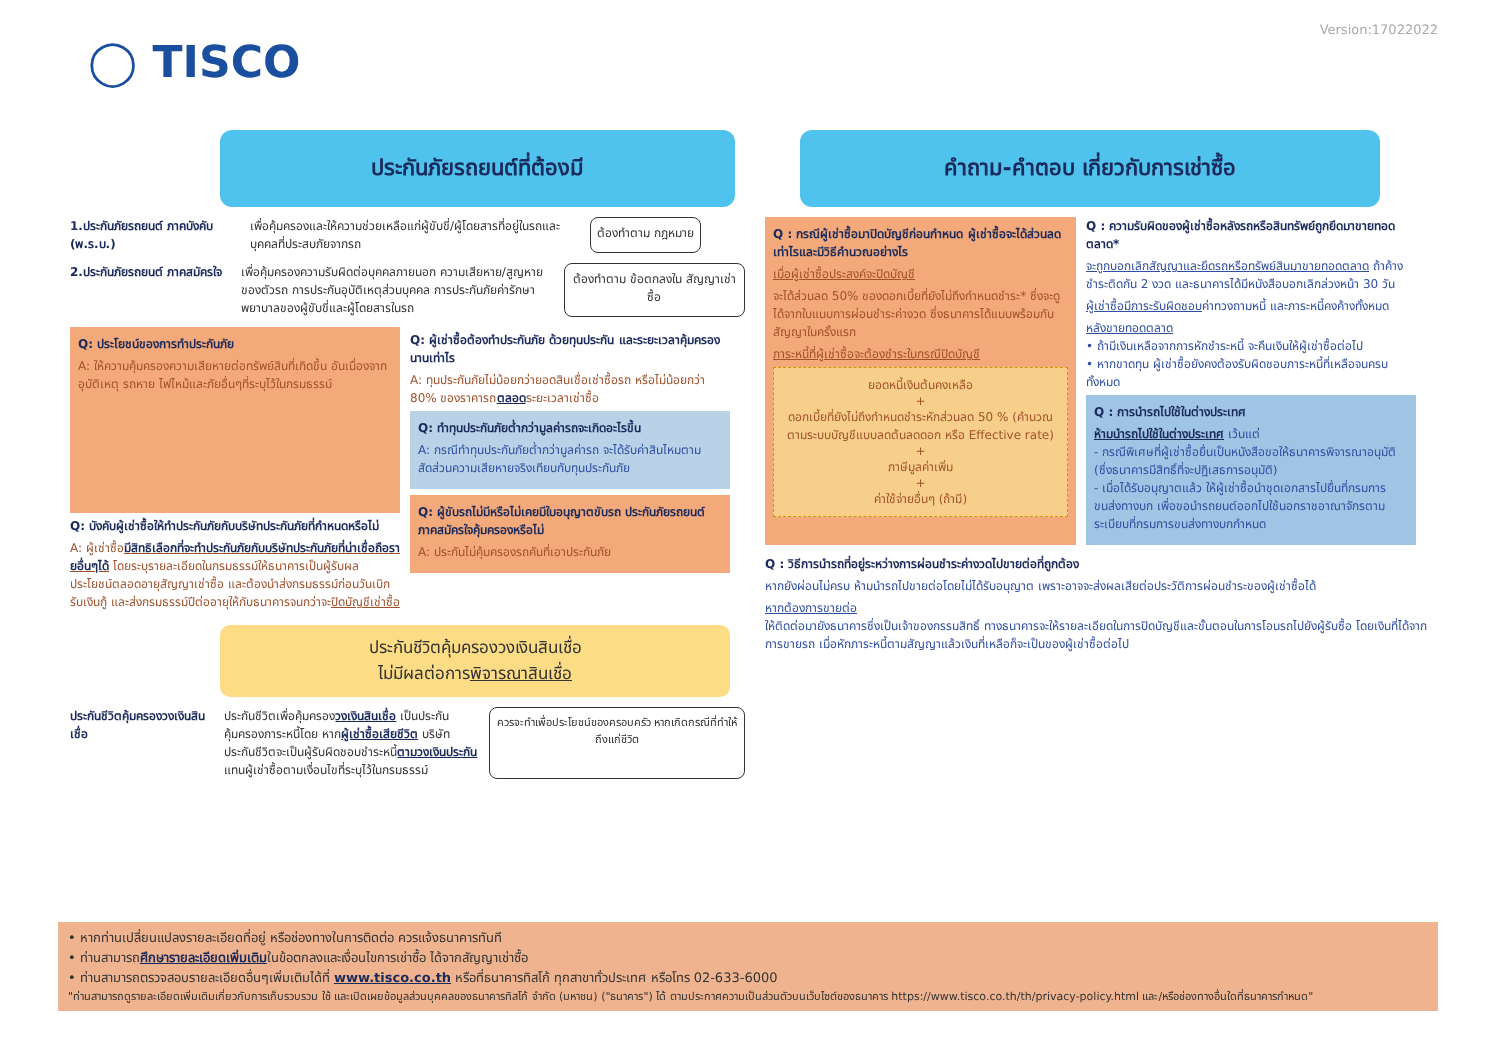Version:17022022
◯ TISCO
ประกันภัยรถยนต์ที่ต้องมี
1.ประกันภัยรถยนต์ ภาคบังคับ (พ.ร.บ.)
เพื่อคุ้มครองและให้ความช่วยเหลือแก่ผู้ขับขี่/ผู้โดยสารที่อยู่ในรถและบุคคลที่ประสบภัยจากรถ
ต้องทำตาม กฎหมาย
2.ประกันภัยรถยนต์ ภาคสมัครใจ
เพื่อคุ้มครองความรับผิดต่อบุคคลภายนอก ความเสียหาย/สูญหายของตัวรถ การประกันอุบัติเหตุส่วนบุคคล การประกันภัยค่ารักษาพยาบาลของผู้ขับขี่และผู้โดยสารในรถ
ต้องทำตาม ข้อตกลงใน สัญญาเช่าซื้อ
Q: ประโยชน์ของการทำประกันภัย
A: ให้ความคุ้มครองความเสียหายต่อทรัพย์สินที่เกิดขึ้น อันเนื่องจากอุบัติเหตุ รถหาย ไฟไหม้และภัยอื่นๆที่ระบุไว้ในกรมธรรม์
Q: บังคับผู้เช่าซื้อให้ทำประกันภัยกับบริษัทประกันภัยที่กำหนดหรือไม่
A: ผู้เช่าซื้อมีสิทธิเลือกที่จะทำประกันภัยกับบริษัทประกันภัยที่น่าเชื่อถือรายอื่นๆได้ โดยระบุรายละเอียดในกรมธรรม์ให้ธนาคารเป็นผู้รับผลประโยชน์ตลอดอายุสัญญาเช่าซื้อ และต้องนำส่งกรมธรรม์ก่อนวันเบิกรับเงินกู้ และส่งกรมธรรม์ปีต่ออายุให้กับธนาคารจนกว่าจะปิดบัญชีเช่าซื้อ
Q: ผู้เช่าซื้อต้องทำประกันภัย ด้วยทุนประกัน และระยะเวลาคุ้มครองนานเท่าไร
A: ทุนประกันภัยไม่น้อยกว่ายอดสินเชื่อเช่าซื้อรถ หรือไม่น้อยกว่า 80% ของราคารถตลอดระยะเวลาเช่าซื้อ
Q: ทำทุนประกันภัยต่ำกว่ามูลค่ารถจะเกิดอะไรขึ้น
A: กรณีทำทุนประกันภัยต่ำกว่ามูลค่ารถ จะได้รับค่าสินไหมตามสัดส่วนความเสียหายจริงเทียบกับทุนประกันภัย
Q: ผู้ขับรถไม่มีหรือไม่เคยมีใบอนุญาตขับรถ ประกันภัยรถยนต์ภาคสมัครใจคุ้มครองหรือไม่
A: ประกันไม่คุ้มครองรถคันที่เอาประกันภัย
ประกันชีวิตคุ้มครองวงเงินสินเชื่อ
ไม่มีผลต่อการพิจารณาสินเชื่อ
ประกันชีวิตคุ้มครองวงเงินสินเชื่อ
ประกันชีวิตเพื่อคุ้มครองวงเงินสินเชื่อ เป็นประกันคุ้มครองภาระหนี้โดย หากผู้เช่าซื้อเสียชีวิต บริษัทประกันชีวิตจะเป็นผู้รับผิดชอบชำระหนี้ตามวงเงินประกันแทนผู้เช่าซื้อตามเงื่อนไขที่ระบุไว้ในกรมธรรม์
ควรจะทำเพื่อประโยชน์ของครอบครัว หากเกิดกรณีที่ทำให้ถึงแก่ชีวิต
คำถาม-คำตอบ เกี่ยวกับการเช่าซื้อ
Q : กรณีผู้เช่าซื้อมาปิดบัญชีก่อนกำหนด ผู้เช่าซื้อจะได้ส่วนลดเท่าไรและมีวิธีคำนวณอย่างไร
เมื่อผู้เช่าซื้อประสงค์จะปิดบัญชี
จะได้ส่วนลด 50% ของดอกเบี้ยที่ยังไม่ถึงกำหนดชำระ* ซึ่งจะดูได้จากใบแนบการผ่อนชำระค่างวด ซึ่งธนาคารได้แนบพร้อมกับสัญญาในครั้งแรก
ภาระหนี้ที่ผู้เช่าซื้อจะต้องชำระในกรณีปิดบัญชี
ยอดหนี้เงินต้นคงเหลือ
+
ดอกเบี้ยที่ยังไม่ถึงกำหนดชำระหักส่วนลด 50 % (คำนวณตามระบบบัญชีแบบลดต้นลดดอก หรือ Effective rate)
+
ภาษีมูลค่าเพิ่ม
+
ค่าใช้จ่ายอื่นๆ (ถ้ามี)
Q : ความรับผิดของผู้เช่าซื้อหลังรถหรือสินทรัพย์ถูกยึดมาขายทอดตลาด*
จะถูกบอกเลิกสัญญาและยึดรถหรือทรัพย์สินมาขายทอดตลาด ถ้าค้างชำระติดกัน 2 งวด และธนาคารได้มีหนังสือบอกเลิกล่วงหน้า 30 วัน
ผู้เช่าซื้อมีภาระรับผิดชอบค่าทวงถามหนี้ และภาระหนี้คงค้างทั้งหมด
หลังขายทอดตลาด
• ถ้ามีเงินเหลือจากการหักชำระหนี้ จะคืนเงินให้ผู้เช่าซื้อต่อไป
• หากขาดทุน ผู้เช่าซื้อยังคงต้องรับผิดชอบภาระหนี้ที่เหลือจนครบทั้งหมด
Q : การนำรถไปใช้ในต่างประเทศ
ห้ามนำรถไปใช้ในต่างประเทศ เว้นแต่
- กรณีพิเศษที่ผู้เช่าซื้อยื่นเป็นหนังสือขอให้ธนาคารพิจารณาอนุมัติ (ซึ่งธนาคารมีสิทธิ์ที่จะปฏิเสธการอนุมัติ)
- เมื่อได้รับอนุญาตแล้ว ให้ผู้เช่าซื้อนำชุดเอกสารไปยื่นที่กรมการขนส่งทางบก เพื่อขอนำรถยนต์ออกไปใช้นอกราชอาณาจักรตามระเบียบที่กรมการขนส่งทางบกกำหนด
Q : วิธีการนำรถที่อยู่ระหว่างการผ่อนชำระค่างวดไปขายต่อที่ถูกต้อง
หากยังผ่อนไม่ครบ ห้ามนำรถไปขายต่อโดยไม่ได้รับอนุญาต เพราะอาจจะส่งผลเสียต่อประวัติการผ่อนชำระของผู้เช่าซื้อได้
หากต้องการขายต่อ
ให้ติดต่อมายังธนาคารซึ่งเป็นเจ้าของกรรมสิทธิ์ ทางธนาคารจะให้รายละเอียดในการปิดบัญชีและขั้นตอนในการโอนรถไปยังผู้รับซื้อ โดยเงินที่ได้จากการขายรถ เมื่อหักภาระหนี้ตามสัญญาแล้วเงินที่เหลือก็จะเป็นของผู้เช่าซื้อต่อไป
• หากท่านเปลี่ยนแปลงรายละเอียดที่อยู่ หรือช่องทางในการติดต่อ ควรแจ้งธนาคารทันที
• ท่านสามารถศึกษารายละเอียดเพิ่มเติมในข้อตกลงและเงื่อนไขการเช่าซื้อ ได้จากสัญญาเช่าซื้อ
• ท่านสามารถตรวจสอบรายละเอียดอื่นๆเพิ่มเติมได้ที่ www.tisco.co.th หรือที่ธนาคารทิสโก้ ทุกสาขาทั่วประเทศ หรือโทร 02-633-6000
"ท่านสามารถดูรายละเอียดเพิ่มเติมเกี่ยวกับการเก็บรวบรวม ใช้ และเปิดเผยข้อมูลส่วนบุคคลของธนาคารทิสโก้ จำกัด (มหาชน) ("ธนาคาร") ได้ ตามประกาศความเป็นส่วนตัวบนเว็บไซต์ของธนาคาร https://www.tisco.co.th/th/privacy-policy.html และ/หรือช่องทางอื่นใดที่ธนาคารกำหนด"